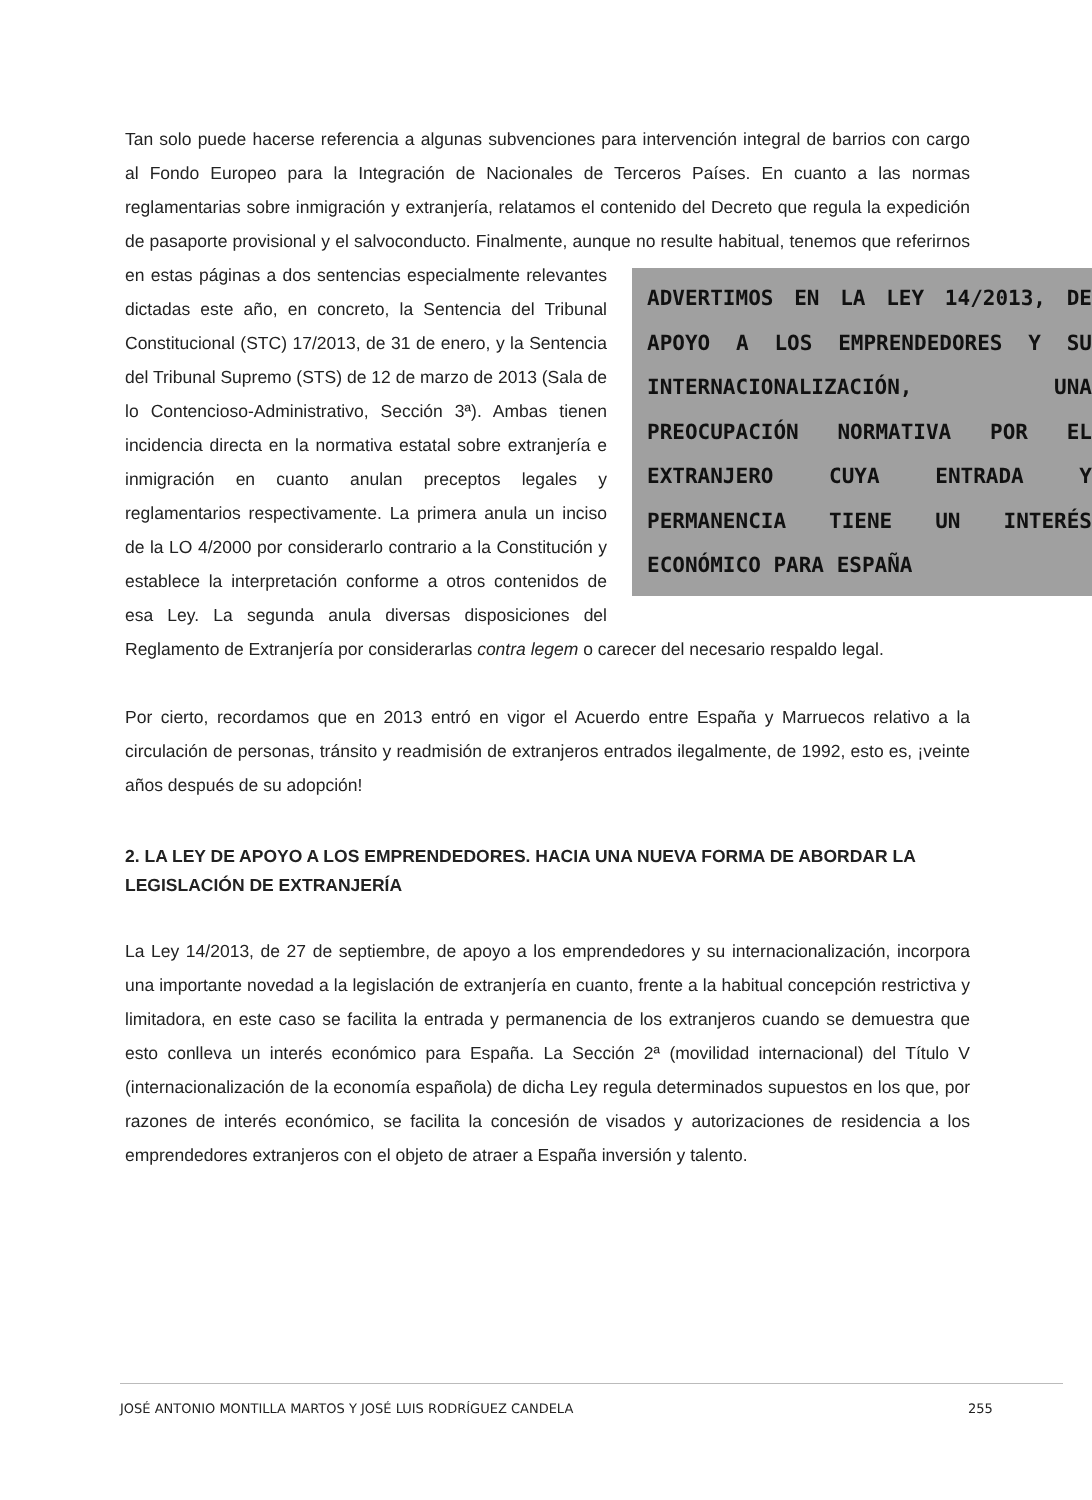Tan solo puede hacerse referencia a algunas subvenciones para intervención integral de barrios con cargo al Fondo Europeo para la Integración de Nacionales de Terceros Países. En cuanto a las normas reglamentarias sobre inmigración y extranjería, relatamos el contenido del Decreto que regula la expedición de pasaporte provisional y el salvoconducto. Finalmente, aunque ADVERTIMOS EN LA LEY 14/2013, DE APOYO A LOS EMPRENDEDORES Y SU INTERNACIONALIZACIÓN, UNA PREOCUPACIÓN NORMATIVA POR EL EXTRANJERO CUYA ENTRADA Y PERMANENCIA TIENE UN INTERÉS ECONÓMICO PARA ESPAÑA no resulte habitual, tenemos que referirnos en estas páginas a dos sentencias especialmente relevantes dictadas este año, en concreto, la Sentencia del Tribunal Constitucional (STC) 17/2013, de 31 de enero, y la Sentencia del Tribunal Supremo (STS) de 12 de marzo de 2013 (Sala de lo Contencioso-Administrativo, Sección 3ª). Ambas tienen incidencia directa en la normativa estatal sobre extranjería e inmigración en cuanto anulan preceptos legales y reglamentarios respectivamente. La primera anula un inciso de la LO 4/2000 por considerarlo contrario a la Constitución y establece la interpretación conforme a otros contenidos de esa Ley. La segunda anula diversas disposiciones del Reglamento de Extranjería por considerarlas contra legem o carecer del necesario respaldo legal.
Por cierto, recordamos que en 2013 entró en vigor el Acuerdo entre España y Marruecos relativo a la circulación de personas, tránsito y readmisión de extranjeros entrados ilegalmente, de 1992, esto es, ¡veinte años después de su adopción!
2. LA LEY DE APOYO A LOS EMPRENDEDORES. HACIA UNA NUEVA FORMA DE ABORDAR LA LEGISLACIÓN DE EXTRANJERÍA
La Ley 14/2013, de 27 de septiembre, de apoyo a los emprendedores y su internacionalización, incorpora una importante novedad a la legislación de extranjería en cuanto, frente a la habitual concepción restrictiva y limitadora, en este caso se facilita la entrada y permanencia de los extranjeros cuando se demuestra que esto conlleva un interés económico para España. La Sección 2ª (movilidad internacional) del Título V (internacionalización de la economía española) de dicha Ley regula determinados supuestos en los que, por razones de interés económico, se facilita la concesión de visados y autorizaciones de residencia a los emprendedores extranjeros con el objeto de atraer a España inversión y talento.
JOSÉ ANTONIO MONTILLA MARTOS Y JOSÉ LUIS RODRÍGUEZ CANDELA 255